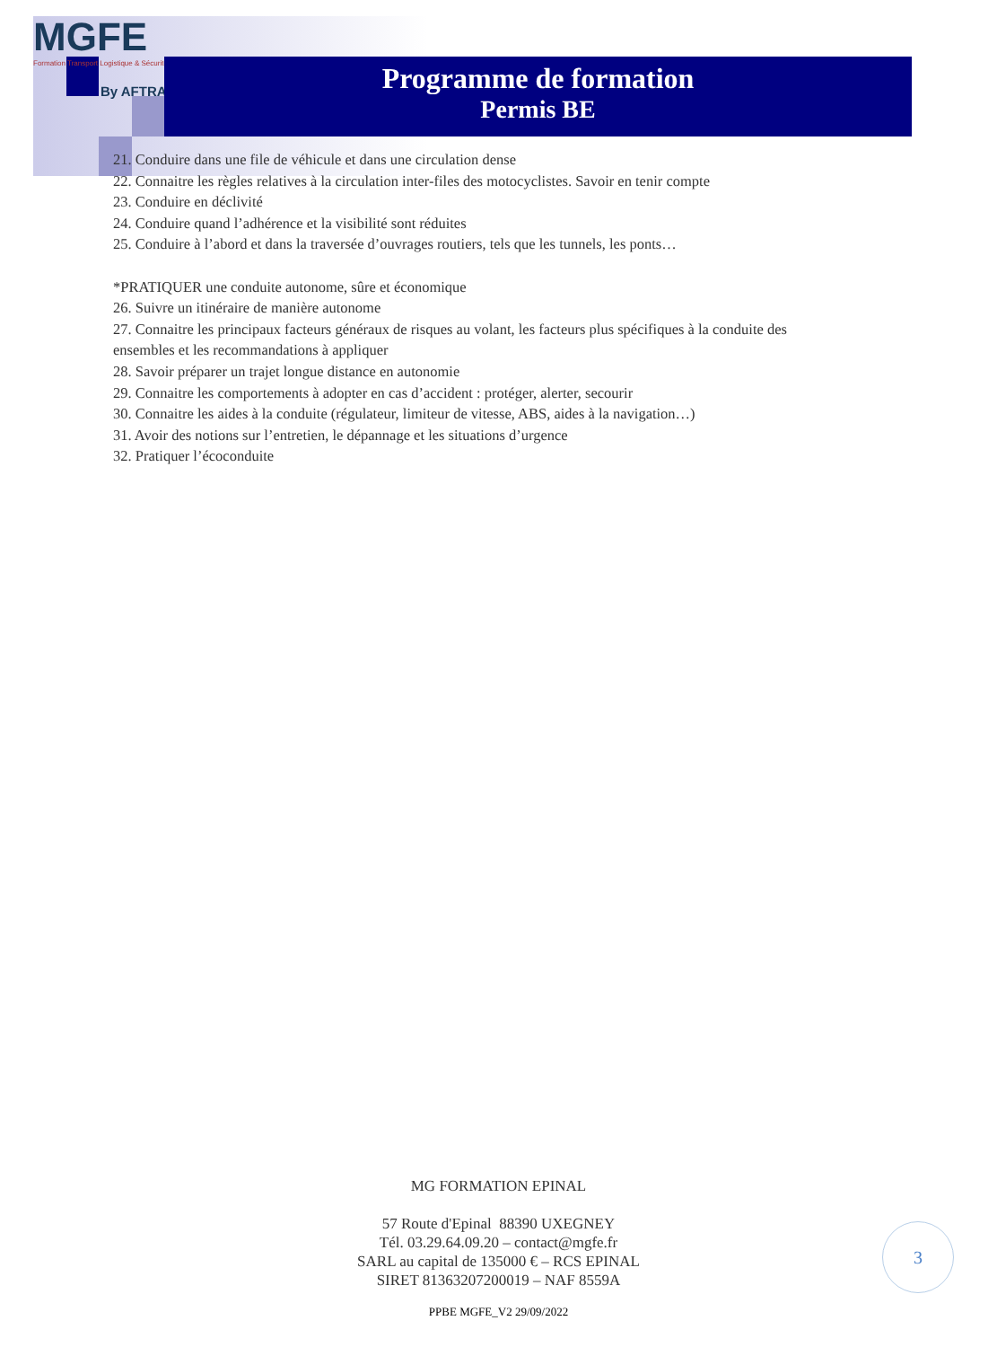MGFE
Formation Transport Logistique & Sécurité
By AFTRAL
Programme de formation
Permis BE
21. Conduire dans une file de véhicule et dans une circulation dense
22. Connaitre les règles relatives à la circulation inter-files des motocyclistes. Savoir en tenir compte
23. Conduire en déclivité
24. Conduire quand l’adhérence et la visibilité sont réduites
25. Conduire à l’abord et dans la traversée d’ouvrages routiers, tels que les tunnels, les ponts…
*PRATIQUER une conduite autonome, sûre et économique
26. Suivre un itinéraire de manière autonome
27. Connaitre les principaux facteurs généraux de risques au volant, les facteurs plus spécifiques à la conduite des ensembles et les recommandations à appliquer
28. Savoir préparer un trajet longue distance en autonomie
29. Connaitre les comportements à adopter en cas d’accident : protéger, alerter, secourir
30. Connaitre les aides à la conduite (régulateur, limiteur de vitesse, ABS, aides à la navigation…)
31. Avoir des notions sur l’entretien, le dépannage et les situations d’urgence
32. Pratiquer l’écoconduite
MG FORMATION EPINAL
57 Route d'Epinal 88390 UXEGNEY
Tél. 03.29.64.09.20 – contact@mgfe.fr
SARL au capital de 135000 € – RCS EPINAL
SIRET 81363207200019 – NAF 8559A
PPBE MGFE_V2 29/09/2022
3